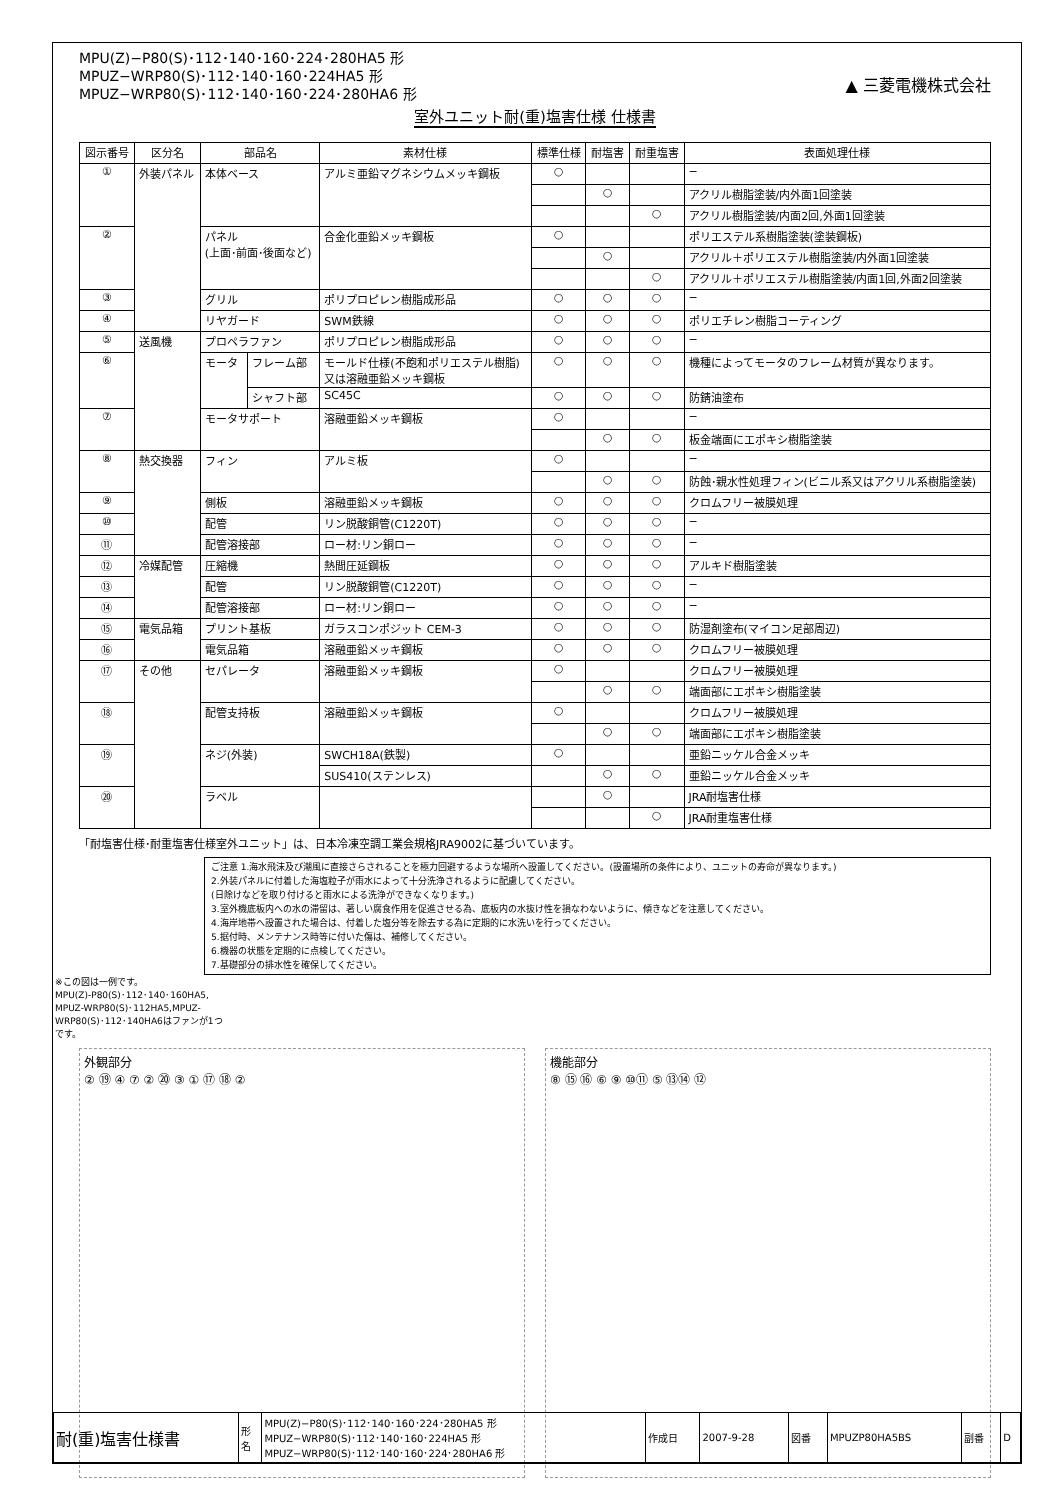MPU(Z)−P80(S)･112･140･160･224･280HA5 形
MPUZ−WRP80(S)･112･140･160･224HA5 形
MPUZ−WRP80(S)･112･140･160･224･280HA6 形 ▲ 三菱電機株式会社
室外ユニット耐(重)塩害仕様 仕様書
| 図示番号 | 区分名 | 部品名 | | 素材仕様 | 標準仕様 | 耐塩害 | 耐重塩害 | 表面処理仕様 |
| --- | --- | --- | --- | --- | --- | --- | --- | --- |
| ① | 外装パネル | 本体ベース | | アルミ亜鉛マグネシウムメッキ鋼板 | ○ | | | − |
| | | | | | | ○ | | アクリル樹脂塗装/内外面1回塗装 |
| | | | | | | | ○ | アクリル樹脂塗装/内面2回,外面1回塗装 |
| ② | | パネル (上面･前面･後面など) | | 合金化亜鉛メッキ鋼板 | ○ | | | ポリエステル系樹脂塗装(塗装鋼板) |
| | | | | | | ○ | | アクリル＋ポリエステル樹脂塗装/内外面1回塗装 |
| | | | | | | | ○ | アクリル＋ポリエステル樹脂塗装/内面1回,外面2回塗装 |
| ③ | | グリル | | ポリプロピレン樹脂成形品 | ○ | ○ | ○ | − |
| ④ | | リヤガード | | SWM鉄線 | ○ | ○ | ○ | ポリエチレン樹脂コーティング |
| ⑤ | 送風機 | プロペラファン | | ポリプロピレン樹脂成形品 | ○ | ○ | ○ | − |
| ⑥ | | モータ | フレーム部 | モールド仕様(不飽和ポリエステル樹脂) 又は溶融亜鉛メッキ鋼板 | ○ | ○ | ○ | 機種によってモータのフレーム材質が異なります。 |
| | | | シャフト部 | SC45C | ○ | ○ | ○ | 防錆油塗布 |
| ⑦ | | モータサポート | | 溶融亜鉛メッキ鋼板 | ○ | | | − |
| | | | | | | ○ | ○ | 板金端面にエポキシ樹脂塗装 |
| ⑧ | 熱交換器 | フィン | | アルミ板 | ○ | | | − |
| | | | | | | ○ | ○ | 防蝕･親水性処理フィン(ビニル系又はアクリル系樹脂塗装) |
| ⑨ | | 側板 | | 溶融亜鉛メッキ鋼板 | ○ | ○ | ○ | クロムフリー被膜処理 |
| ⑩ | | 配管 | | リン脱酸銅管(C1220T) | ○ | ○ | ○ | − |
| ⑪ | | 配管溶接部 | | ロー材:リン銅ロー | ○ | ○ | ○ | − |
| ⑫ | 冷媒配管 | 圧縮機 | | 熱間圧延鋼板 | ○ | ○ | ○ | アルキド樹脂塗装 |
| ⑬ | | 配管 | | リン脱酸銅管(C1220T) | ○ | ○ | ○ | − |
| ⑭ | | 配管溶接部 | | ロー材:リン銅ロー | ○ | ○ | ○ | − |
| ⑮ | 電気品箱 | プリント基板 | | ガラスコンポジット CEM-3 | ○ | ○ | ○ | 防湿剤塗布(マイコン足部周辺) |
| ⑯ | | 電気品箱 | | 溶融亜鉛メッキ鋼板 | ○ | ○ | ○ | クロムフリー被膜処理 |
| ⑰ | その他 | セパレータ | | 溶融亜鉛メッキ鋼板 | ○ | | | クロムフリー被膜処理 |
| | | | | | | ○ | ○ | 端面部にエポキシ樹脂塗装 |
| ⑱ | | 配管支持板 | | 溶融亜鉛メッキ鋼板 | ○ | | | クロムフリー被膜処理 |
| | | | | | | ○ | ○ | 端面部にエポキシ樹脂塗装 |
| ⑲ | | ネジ(外装) | | SWCH18A(鉄製) | ○ | | | 亜鉛ニッケル合金メッキ |
| | | | | SUS410(ステンレス) | | ○ | ○ | 亜鉛ニッケル合金メッキ |
| ⑳ | | ラベル | | | | ○ | | JRA耐塩害仕様 |
| | | | | | | | ○ | JRA耐重塩害仕様 |
「耐塩害仕様･耐重塩害仕様室外ユニット」は、日本冷凍空調工業会規格JRA9002に基づいています。
ご注意 1.海水飛沫及び潮風に直接さらされることを極力回避するような場所へ設置してください。(設置場所の条件により、ユニットの寿命が異なります。)
2.外装パネルに付着した海塩粒子が雨水によって十分洗浄されるように配慮してください。
(日除けなどを取り付けると雨水による洗浄ができなくなります。)
3.室外機底板内への水の滞留は、著しい腐食作用を促進させる為、底板内の水抜け性を損なわないように、傾きなどを注意してください。
4.海岸地帯へ設置された場合は、付着した塩分等を除去する為に定期的に水洗いを行ってください。
5.据付時、メンテナンス時等に付いた傷は、補修してください。
6.機器の状態を定期的に点検してください。
7.基礎部分の排水性を確保してください。
※この図は一例です。
MPU(Z)-P80(S)･112･140･160HA5, MPUZ-WRP80(S)･112HA5,MPUZ-WRP80(S)･112･140HA6はファンが1つです。
外観部分
② ⑲ ④ ⑦ ② ⑳ ③ ① ⑰ ⑱ ②
機能部分
⑧ ⑮ ⑯ ⑥ ⑨ ⑩⑪ ⑤ ⑬⑭ ⑫
| 耐(重)塩害仕様書 | 形 名 | MPU(Z)−P80(S)･112･140･160･224･280HA5 形 MPUZ−WRP80(S)･112･140･160･224HA5 形 MPUZ−WRP80(S)･112･140･160･224･280HA6 形 | 作成日 | 2007-9-28 | 図番 | MPUZP80HA5BS | 副番 | D |